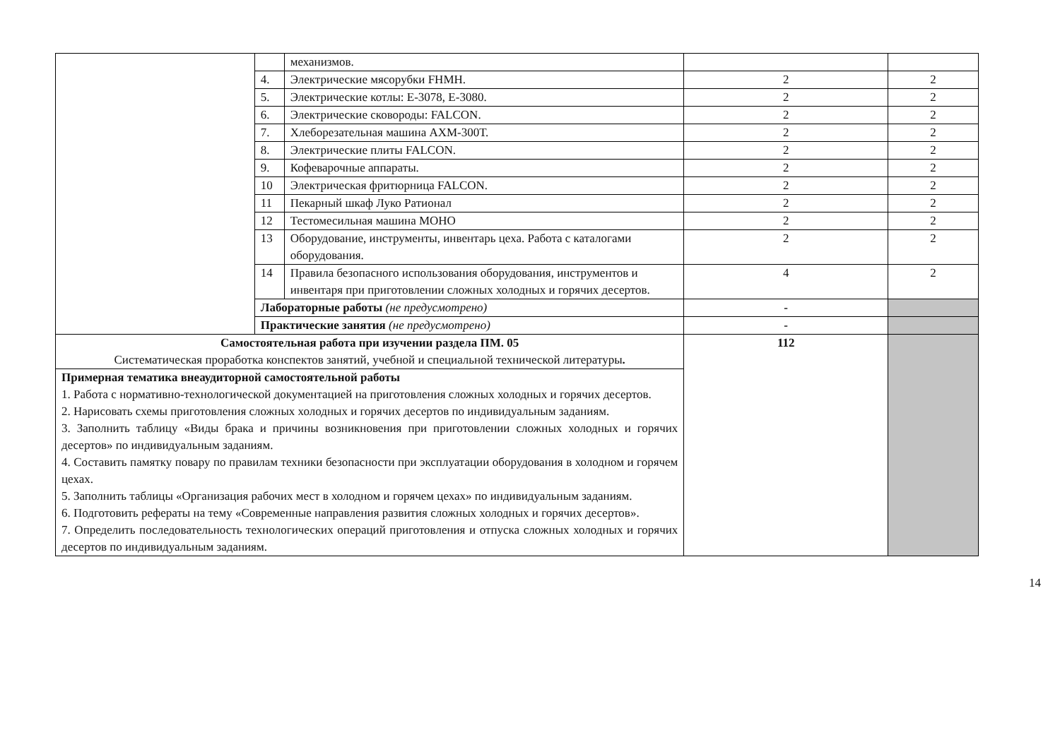| | | механизмов. | | |
| | 4. | Электрические мясорубки FHMH. | 2 | 2 |
| | 5. | Электрические котлы: Е-3078, Е-3080. | 2 | 2 |
| | 6. | Электрические сковороды: FALCON. | 2 | 2 |
| | 7. | Хлеборезательная машина АХМ-300Т. | 2 | 2 |
| | 8. | Электрические плиты FALCON. | 2 | 2 |
| | 9. | Кофеварочные аппараты. | 2 | 2 |
| | 10 | Электрическая фритюрница FALCON. | 2 | 2 |
| | 11 | Пекарный шкаф Луко Ратионал | 2 | 2 |
| | 12 | Тестомесильная машина МОНО | 2 | 2 |
| | 13 | Оборудование, инструменты, инвентарь цеха. Работа с каталогами оборудования. | 2 | 2 |
| | 14 | Правила безопасного использования оборудования, инструментов и инвентаря при приготовлении сложных холодных и горячих десертов. | 4 | 2 |
| | Лабораторные работы (не предусмотрено) | | - | |
| | Практические занятия (не предусмотрено) | | - | |
| Самостоятельная работа при изучении раздела ПМ. 05 Систематическая проработка конспектов занятий, учебной и специальной технической литературы . | | | 112 | |
| Примерная тематика внеаудиторной самостоятельной работы 1. Работа с нормативно-технологической документацией на приготовления сложных холодных и горячих десертов. 2. Нарисовать схемы приготовления сложных холодных и горячих десертов по индивидуальным заданиям. 3. Заполнить таблицу «Виды брака и причины возникновения при приготовлении сложных холодных и горячих десертов» по индивидуальным заданиям. 4. Составить памятку повару по правилам техники безопасности при эксплуатации оборудования в холодном и горячем цехах. 5. Заполнить таблицы «Организация рабочих мест в холодном и горячем цехах» по индивидуальным заданиям. 6. Подготовить рефераты на тему «Современные направления развития сложных холодных и горячих десертов». 7. Определить последовательность технологических операций приготовления и отпуска сложных холодных и горячих десертов по индивидуальным заданиям. | | | | |
14